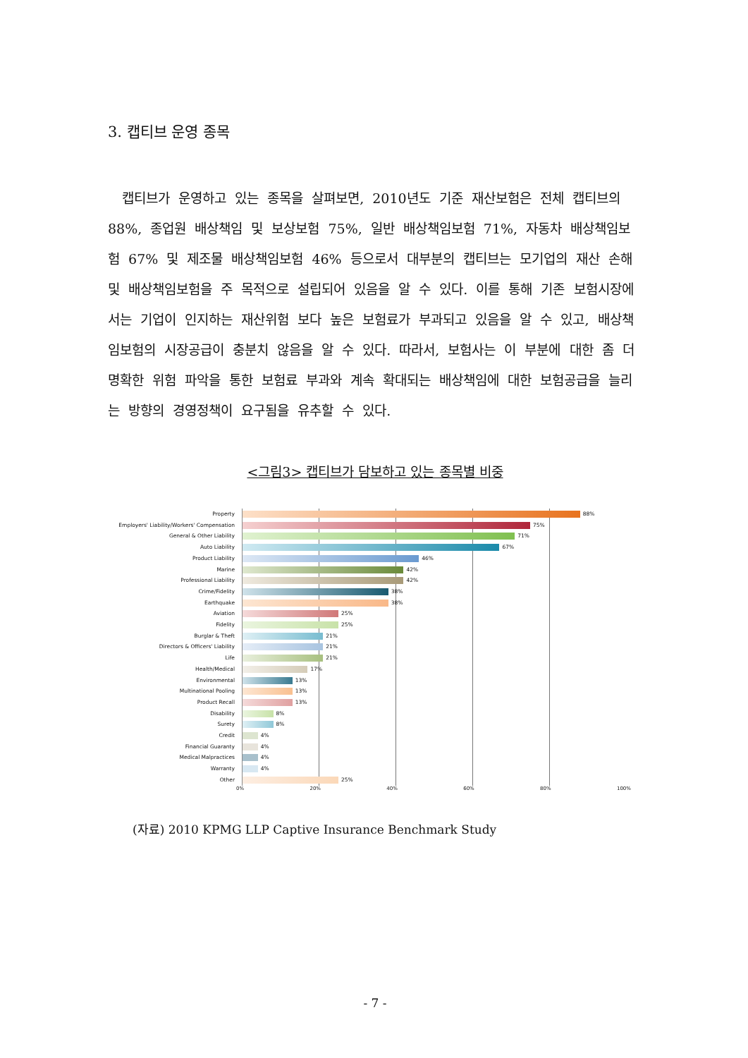3. 캡티브 운영 종목
캡티브가 운영하고 있는 종목을 살펴보면, 2010년도 기준 재산보험은 전체 캡티브의 88%, 종업원 배상책임 및 보상보험 75%, 일반 배상책임보험 71%, 자동차 배상책임보험 67% 및 제조물 배상책임보험 46% 등으로서 대부분의 캡티브는 모기업의 재산 손해 및 배상책임보험을 주 목적으로 설립되어 있음을 알 수 있다. 이를 통해 기존 보험시장에서는 기업이 인지하는 재산위험 보다 높은 보험료가 부과되고 있음을 알 수 있고, 배상책임보험의 시장공급이 충분치 않음을 알 수 있다. 따라서, 보험사는 이 부분에 대한 좀 더 명확한 위험 파악을 통한 보험료 부과와 계속 확대되는 배상책임에 대한 보험공급을 늘리는 방향의 경영정책이 요구됨을 유추할 수 있다.
<그림3> 캡티브가 담보하고 있는 종목별 비중
Property
88%
Employers' Liability/Workers' Compensation
75%
General & Other Liability
71%
Auto Liability
67%
Product Liability
46%
Marine
42%
Professional Liability
42%
Crime/Fidelity
38%
Earthquake
38%
Aviation
25%
Fidelity
25%
Burglar & Theft
21%
Directors & Officers' Liability
21%
Life
21%
Health/Medical
17%
Environmental
13%
Multinational Pooling
13%
Product Recall
13%
Disability
8%
Surety
8%
Credit
4%
Financial Guaranty
4%
Medical Malpractices
4%
Warranty
4%
Other
25%
0% 20% 40% 60% 80% 100%
(자료) 2010 KPMG LLP Captive Insurance Benchmark Study
- 7 -